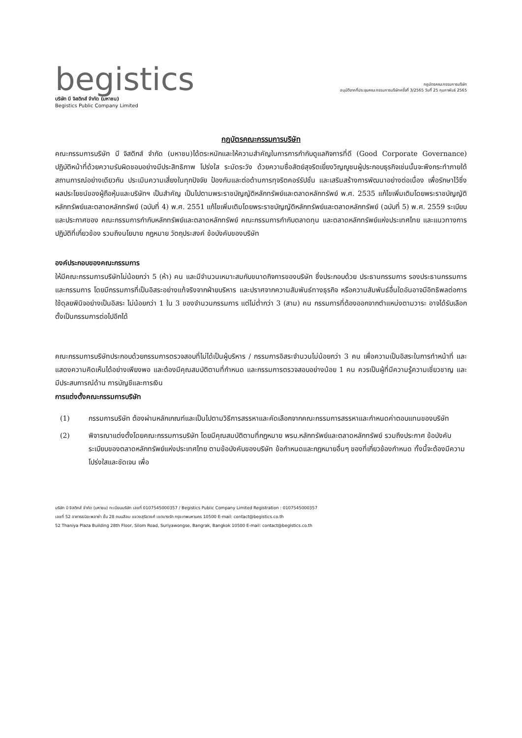begistics
บริษัท บี จิสติกส์ จำกัด (มหาชน)
Begistics Public Company Limited
กฎบัตรคณะกรรมการบริษัท
อนุมัติจากที่ประชุมคณะกรรมการบริษัทครั้งที่ 3/2565 วันที่ 25 กุมภาพันธ์ 2565
กฎบัตรคณะกรรมการบริษัท
คณะกรรมการบริษัท บี จิสติกส์ จำกัด (มหาชน)ได้ตระหนักและให้ความสำคัญในการการกำกับดูแลกิจการที่ดี (Good Corporate Governance) ปฏิบัติหน้าที่ด้วยความรับผิดชอบอย่างมีประสิทธิภาพ โปร่งใส ระมัดระวัง ด้วยความซื่อสัตย์สุจริตเยี่ยงวิญญูชนผู้ประกอบธุรกิจเช่นนั้นจะพึงกระทำภายใต้สถานการณ์อย่างเดียวกัน ประเมินความเสี่ยงในทุกปัจจัย ป้องกันและต่อต้านการทุจริตคอร์รัปชั่น และเสริมสร้างการพัฒนาอย่างต่อเนื่อง เพื่อรักษาไว้ซึ่งผลประโยชน์ของผู้ถือหุ้นและบริษัทฯ เป็นสำคัญ เป็นไปตามพระราชบัญญัติหลักทรัพย์และตลาดหลักทรัพย์ พ.ศ. 2535 แก้ไขเพิ่มเติมโดยพระราชบัญญัติหลักทรัพย์และตลาดหลักทรัพย์ (ฉบับที่ 4) พ.ศ. 2551 แก้ไขเพิ่มเติมโดยพระราชบัญญัติหลักทรัพย์และตลาดหลักทรัพย์ (ฉบับที่ 5) พ.ศ. 2559 ระเบียบและประกาศของ คณะกรรมการกำกับหลักทรัพย์และตลาดหลักทรัพย์ คณะกรรมการกำกับตลาดทุน และตลาดหลักทรัพย์แห่งประเทศไทย และแนวทางการปฏิบัติที่เกี่ยวข้อง รวมถึงนโยบาย กฎหมาย วัตถุประสงค์ ข้อบังคับของบริษัท
องค์ประกอบของคณะกรรมการ
ให้มีคณะกรรมการบริษัทไม่น้อยกว่า 5 (ห้า) คน และมีจำนวนเหมาะสมกับขนาดกิจการของบริษัท ซึ่งประกอบด้วย ประธานกรรมการ รองประธานกรรมการ และกรรมการ โดยมีกรรมการที่เป็นอิสระอย่างแท้จริงจากฝ่ายบริหาร และปราศจากความสัมพันธ์ทางธุรกิจ หรือความสัมพันธ์อื่นใดอันอาจมีอิทธิพลต่อการใช้ดุลยพินิจอย่างเป็นอิสระ ไม่น้อยกว่า 1 ใน 3 ของจำนวนกรรมการ แต่ไม่ต่ำกว่า 3 (สาม) คน กรรมการที่ต้องออกจากตำแหน่งตามวาระ อาจได้รับเลือกตั้งเป็นกรรมการต่อไปอีกได้
คณะกรรมการบริษัทประกอบด้วยกรรมการตรวจสอบที่ไม่ได้เป็นผู้บริหาร / กรรมการอิสระจำนวนไม่น้อยกว่า 3 คน เพื่อความเป็นอิสระในการทำหน้าที่ และแสดงความคิดเห็นได้อย่างเพียงพอ และต้องมีคุณสมบัติตามที่กำหนด และกรรมการตรวจสอบอย่างน้อย 1 คน ควรเป็นผู้ที่มีความรู้ความเชี่ยวชาญ และมีประสบการณ์ด้าน การบัญชีและการเงิน
การแต่งตั้งคณะกรรมการบริษัท
(1) กรรมการบริษัท ต้องผ่านหลักเกณฑ์และเป็นไปตามวิธีการสรรหาและคัดเลือกจากคณะกรรมการสรรหาและกำหนดค่าตอบแทนของบริษัท
(2) พิจารณาแต่งตั้งโดยคณะกรรมการบริษัท โดยมีคุณสมบัติตามที่กฎหมาย พรบ.หลักทรัพย์และตลาดหลักทรัพย์ รวมถึงประกาศ ข้อบังคับ ระเบียบของตลาดหลักทรัพย์แห่งประเทศไทย ตามข้อบังคับของบริษัท ข้อกำหนดและกฎหมายอื่นๆ ของที่เกี่ยวข้องกำหนด ทั้งนี้จะต้องมีความโปร่งใสและชัดเจน เพื่อ
บริษัท บี จิสติกส์ จำกัด (มหาชน) ทะเบียนบริษัท เลขที่ 0107545000357 / Begistics Public Company Limited Registration : 0107545000357
เลขที่ 52 อาคารธนิยะพลาซ่า ชั้น 28 ถนนสีลม แขวงสุริยวงศ์ เขตบางรัก กรุงเทพมหานคร 10500 E-mail: contact@begistics.co.th
52 Thaniya Plaza Building 28th Floor, Silom Road, Suriyawongse, Bangrak, Bangkok 10500 E-mail: contact@begistics.co.th